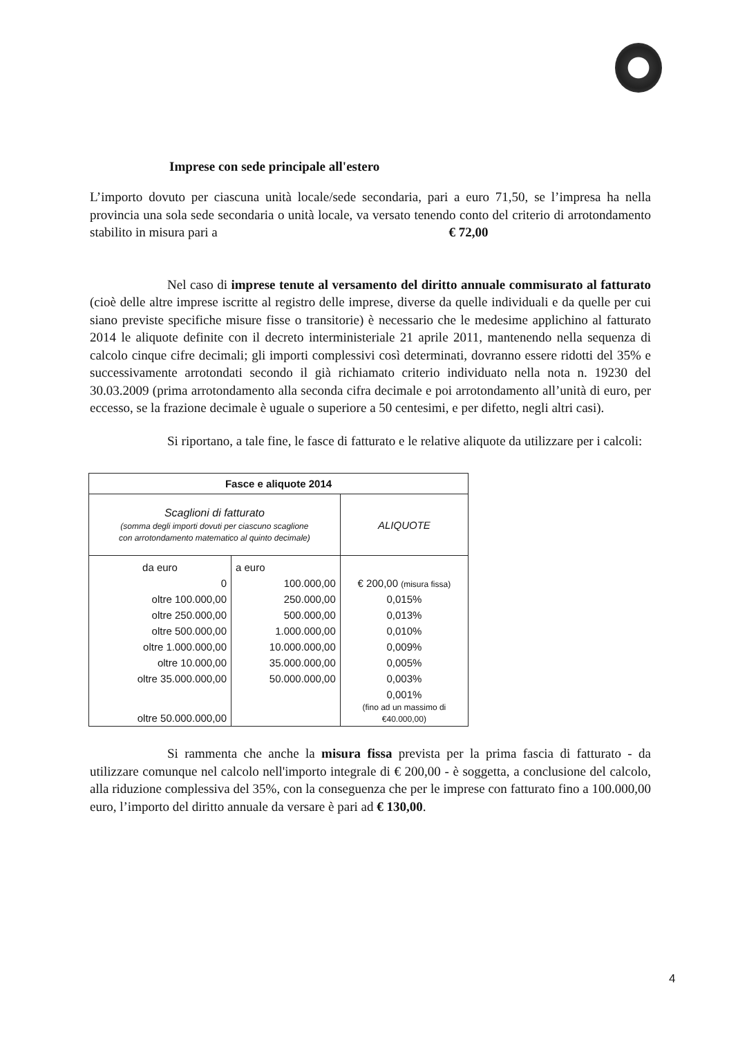Imprese con sede principale all'estero
L’importo dovuto per ciascuna unità locale/sede secondaria, pari a euro 71,50, se l’impresa ha nella provincia una sola sede secondaria o unità locale, va versato tenendo conto del criterio di arrotondamento stabilito in misura pari a € 72,00
Nel caso di imprese tenute al versamento del diritto annuale commisurato al fatturato (cioè delle altre imprese iscritte al registro delle imprese, diverse da quelle individuali e da quelle per cui siano previste specifiche misure fisse o transitorie) è necessario che le medesime applichino al fatturato 2014 le aliquote definite con il decreto interministeriale 21 aprile 2011, mantenendo nella sequenza di calcolo cinque cifre decimali; gli importi complessivi così determinati, dovranno essere ridotti del 35% e successivamente arrotondati secondo il già richiamato criterio individuato nella nota n. 19230 del 30.03.2009 (prima arrotondamento alla seconda cifra decimale e poi arrotondamento all’unità di euro, per eccesso, se la frazione decimale è uguale o superiore a 50 centesimi, e per difetto, negli altri casi).
Si riportano, a tale fine, le fasce di fatturato e le relative aliquote da utilizzare per i calcoli:
| Fasce e aliquote 2014 | | |
| --- | --- | --- |
| Scaglioni di fatturato (somma degli importi dovuti per ciascuno scaglione con arrotondamento matematico al quinto decimale) | | ALIQUOTE |
| da euro | a euro | |
| 0 | 100.000,00 | € 200,00 (misura fissa) |
| oltre 100.000,00 | 250.000,00 | 0,015% |
| oltre 250.000,00 | 500.000,00 | 0,013% |
| oltre 500.000,00 | 1.000.000,00 | 0,010% |
| oltre 1.000.000,00 | 10.000.000,00 | 0,009% |
| oltre 10.000,00 | 35.000.000,00 | 0,005% |
| oltre 35.000.000,00 | 50.000.000,00 | 0,003% |
| oltre 50.000.000,00 | | 0,001% (fino ad un massimo di €40.000,00) |
Si rammenta che anche la misura fissa prevista per la prima fascia di fatturato - da utilizzare comunque nel calcolo nell'importo integrale di € 200,00 - è soggetta, a conclusione del calcolo, alla riduzione complessiva del 35%, con la conseguenza che per le imprese con fatturato fino a 100.000,00 euro, l’importo del diritto annuale da versare è pari ad € 130,00.
4